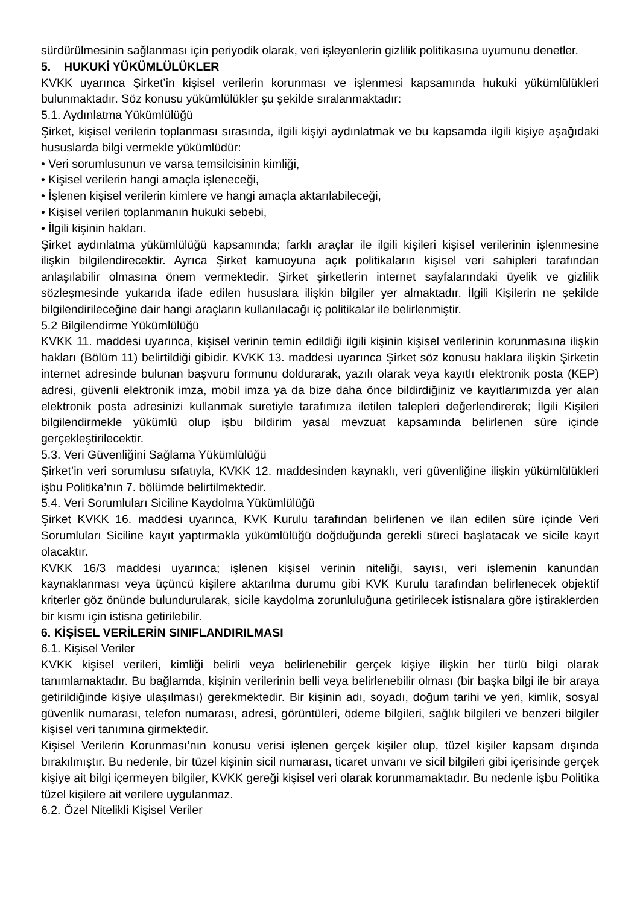sürdürülmesinin sağlanması için periyodik olarak, veri işleyenlerin gizlilik politikasına uyumunu denetler.
5. HUKUKİ YÜKÜMLÜLÜKLER
KVKK uyarınca Şirket’in kişisel verilerin korunması ve işlenmesi kapsamında hukuki yükümlülükleri bulunmaktadır. Söz konusu yükümlülükler şu şekilde sıralanmaktadır:
5.1. Aydınlatma Yükümlülüğü
Şirket, kişisel verilerin toplanması sırasında, ilgili kişiyi aydınlatmak ve bu kapsamda ilgili kişiye aşağıdaki hususlarda bilgi vermekle yükümlüdür:
• Veri sorumlusunun ve varsa temsilcisinin kimliği,
• Kişisel verilerin hangi amaçla işleneceği,
• İşlenen kişisel verilerin kimlere ve hangi amaçla aktarılabileceği,
• Kişisel verileri toplanmanın hukuki sebebi,
• İlgili kişinin hakları.
Şirket aydınlatma yükümlülüğü kapsamında; farklı araçlar ile ilgili kişileri kişisel verilerinin işlenmesine ilişkin bilgilendirecektir. Ayrıca Şirket kamuoyuna açık politikaların kişisel veri sahipleri tarafından anlaşılabilir olmasına önem vermektedir. Şirket şirketlerin internet sayfalarındaki üyelik ve gizlilik sözleşmesinde yukarıda ifade edilen hususlara ilişkin bilgiler yer almaktadır. İlgili Kişilerin ne şekilde bilgilendirileceğine dair hangi araçların kullanılacağı iç politikalar ile belirlenmiştir.
5.2 Bilgilendirme Yükümlülüğü
KVKK 11. maddesi uyarınca, kişisel verinin temin edildiği ilgili kişinin kişisel verilerinin korunmasına ilişkin hakları (Bölüm 11) belirtildiği gibidir. KVKK 13. maddesi uyarınca Şirket söz konusu haklara ilişkin Şirketin internet adresinde bulunan başvuru formunu doldurarak, yazılı olarak veya kayıtlı elektronik posta (KEP) adresi, güvenli elektronik imza, mobil imza ya da bize daha önce bildirdiğiniz ve kayıtlarımızda yer alan elektronik posta adresinizi kullanmak suretiyle tarafımıza iletilen talepleri değerlendirerek; İlgili Kişileri bilgilendirmekle yükümlü olup işbu bildirim yasal mevzuat kapsamında belirlenen süre içinde gerçekleştirilecektir.
5.3. Veri Güvenliğini Sağlama Yükümlülüğü
Şirket’in veri sorumlusu sıfatıyla, KVKK 12. maddesinden kaynaklı, veri güvenliğine ilişkin yükümlülükleri işbu Politika’nın 7. bölümde belirtilmektedir.
5.4. Veri Sorumluları Siciline Kaydolma Yükümlülüğü
Şirket KVKK 16. maddesi uyarınca, KVK Kurulu tarafından belirlenen ve ilan edilen süre içinde Veri Sorumluları Siciline kayıt yaptırmakla yükümlülüğü doğduğunda gerekli süreci başlatacak ve sicile kayıt olacaktır.
KVKK 16/3 maddesi uyarınca; işlenen kişisel verinin niteliği, sayısı, veri işlemenin kanundan kaynaklanması veya üçüncü kişilere aktarılma durumu gibi KVK Kurulu tarafından belirlenecek objektif kriterler göz önünde bulundurularak, sicile kaydolma zorunluluğuna getirilecek istisnalara göre iştiraklerden bir kısmı için istisna getirilebilir.
6. KİŞİSEL VERİLERİN SINIFLANDIRILMASI
6.1. Kişisel Veriler
KVKK kişisel verileri, kimliği belirli veya belirlenebilir gerçek kişiye ilişkin her türlü bilgi olarak tanımlamaktadır. Bu bağlamda, kişinin verilerinin belli veya belirlenebilir olması (bir başka bilgi ile bir araya getirildiğinde kişiye ulaşılması) gerekmektedir. Bir kişinin adı, soyadı, doğum tarihi ve yeri, kimlik, sosyal güvenlik numarası, telefon numarası, adresi, görüntüleri, ödeme bilgileri, sağlık bilgileri ve benzeri bilgiler kişisel veri tanımına girmektedir.
Kişisel Verilerin Korunması’nın konusu verisi işlenen gerçek kişiler olup, tüzel kişiler kapsam dışında bırakılmıştır. Bu nedenle, bir tüzel kişinin sicil numarası, ticaret unvanı ve sicil bilgileri gibi içerisinde gerçek kişiye ait bilgi içermeyen bilgiler, KVKK gereği kişisel veri olarak korunmamaktadır. Bu nedenle işbu Politika tüzel kişilere ait verilere uygulanmaz.
6.2. Özel Nitelikli Kişisel Veriler